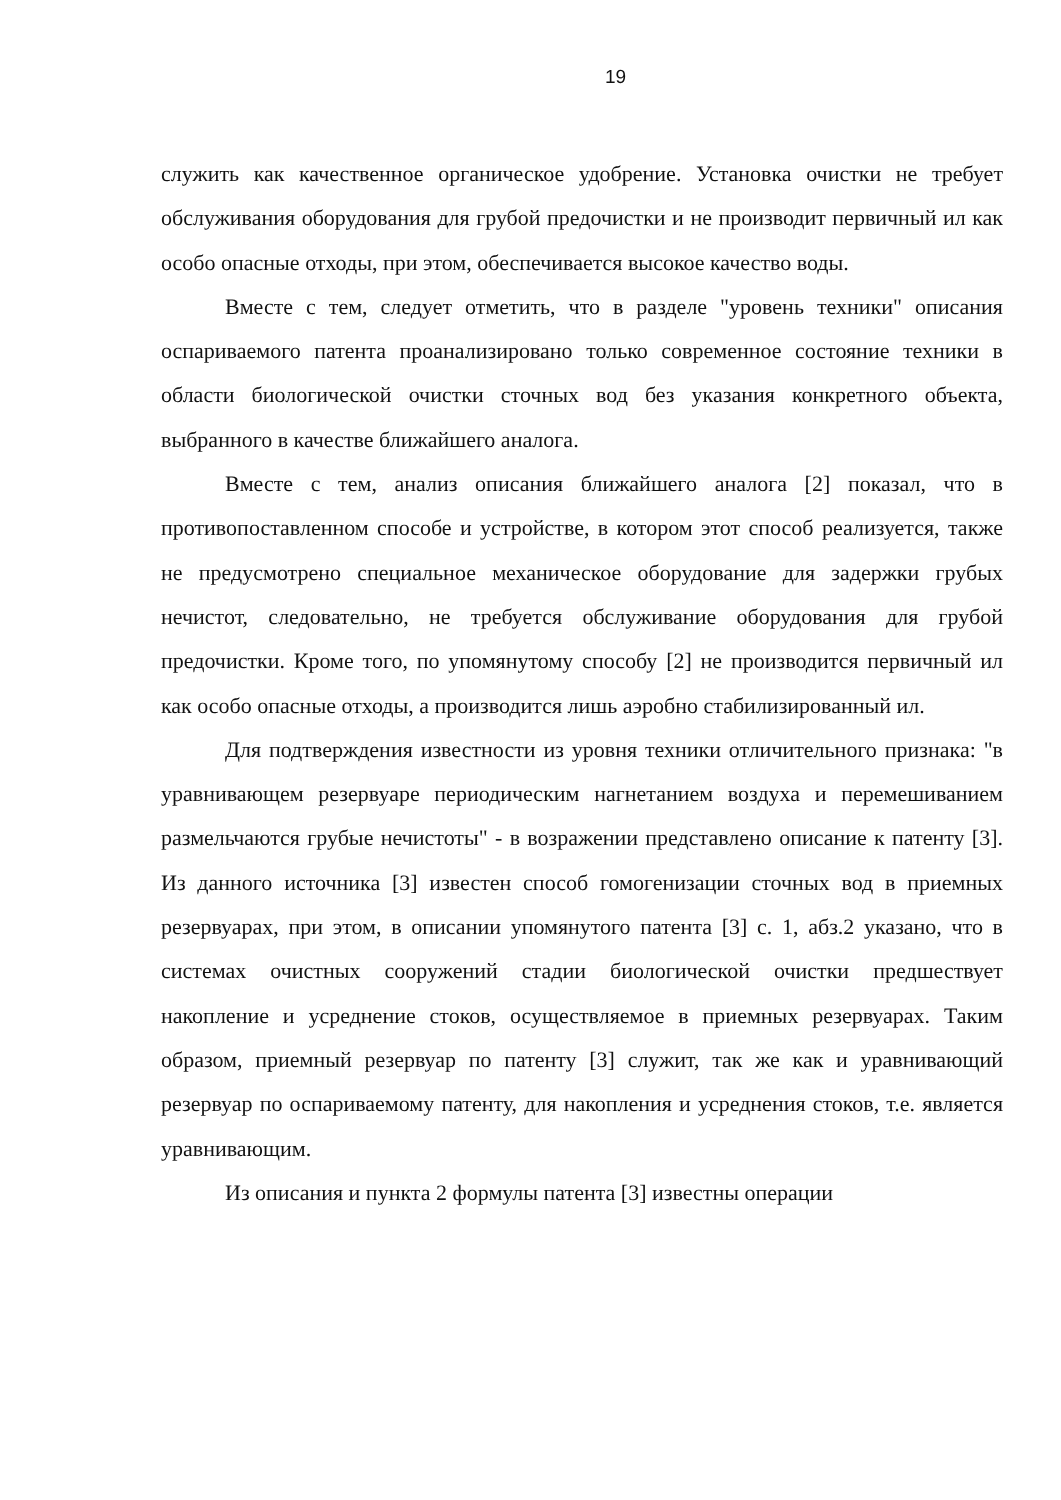19
служить как качественное органическое удобрение. Установка очистки не требует обслуживания оборудования для грубой предочистки и не производит первичный ил как особо опасные отходы, при этом, обеспечивается высокое качество воды.
Вместе с тем, следует отметить, что в разделе "уровень техники" описания оспариваемого патента проанализировано только современное состояние техники в области биологической очистки сточных вод без указания конкретного объекта, выбранного в качестве ближайшего аналога.
Вместе с тем, анализ описания ближайшего аналога [2] показал, что в противопоставленном способе и устройстве, в котором этот способ реализуется, также не предусмотрено специальное механическое оборудование для задержки грубых нечистот, следовательно, не требуется обслуживание оборудования для грубой предочистки. Кроме того, по упомянутому способу [2] не производится первичный ил как особо опасные отходы, а производится лишь аэробно стабилизированный ил.
Для подтверждения известности из уровня техники отличительного признака: "в уравнивающем резервуаре периодическим нагнетанием воздуха и перемешиванием размельчаются грубые нечистоты" - в возражении представлено описание к патенту [3]. Из данного источника [3] известен способ гомогенизации сточных вод в приемных резервуарах, при этом, в описании упомянутого патента [3] с. 1, абз.2 указано, что в системах очистных сооружений стадии биологической очистки предшествует накопление и усреднение стоков, осуществляемое в приемных резервуарах. Таким образом, приемный резервуар по патенту [3] служит, так же как и уравнивающий резервуар по оспариваемому патенту, для накопления и усреднения стоков, т.е. является уравнивающим.
Из описания и пункта 2 формулы патента [3] известны операции